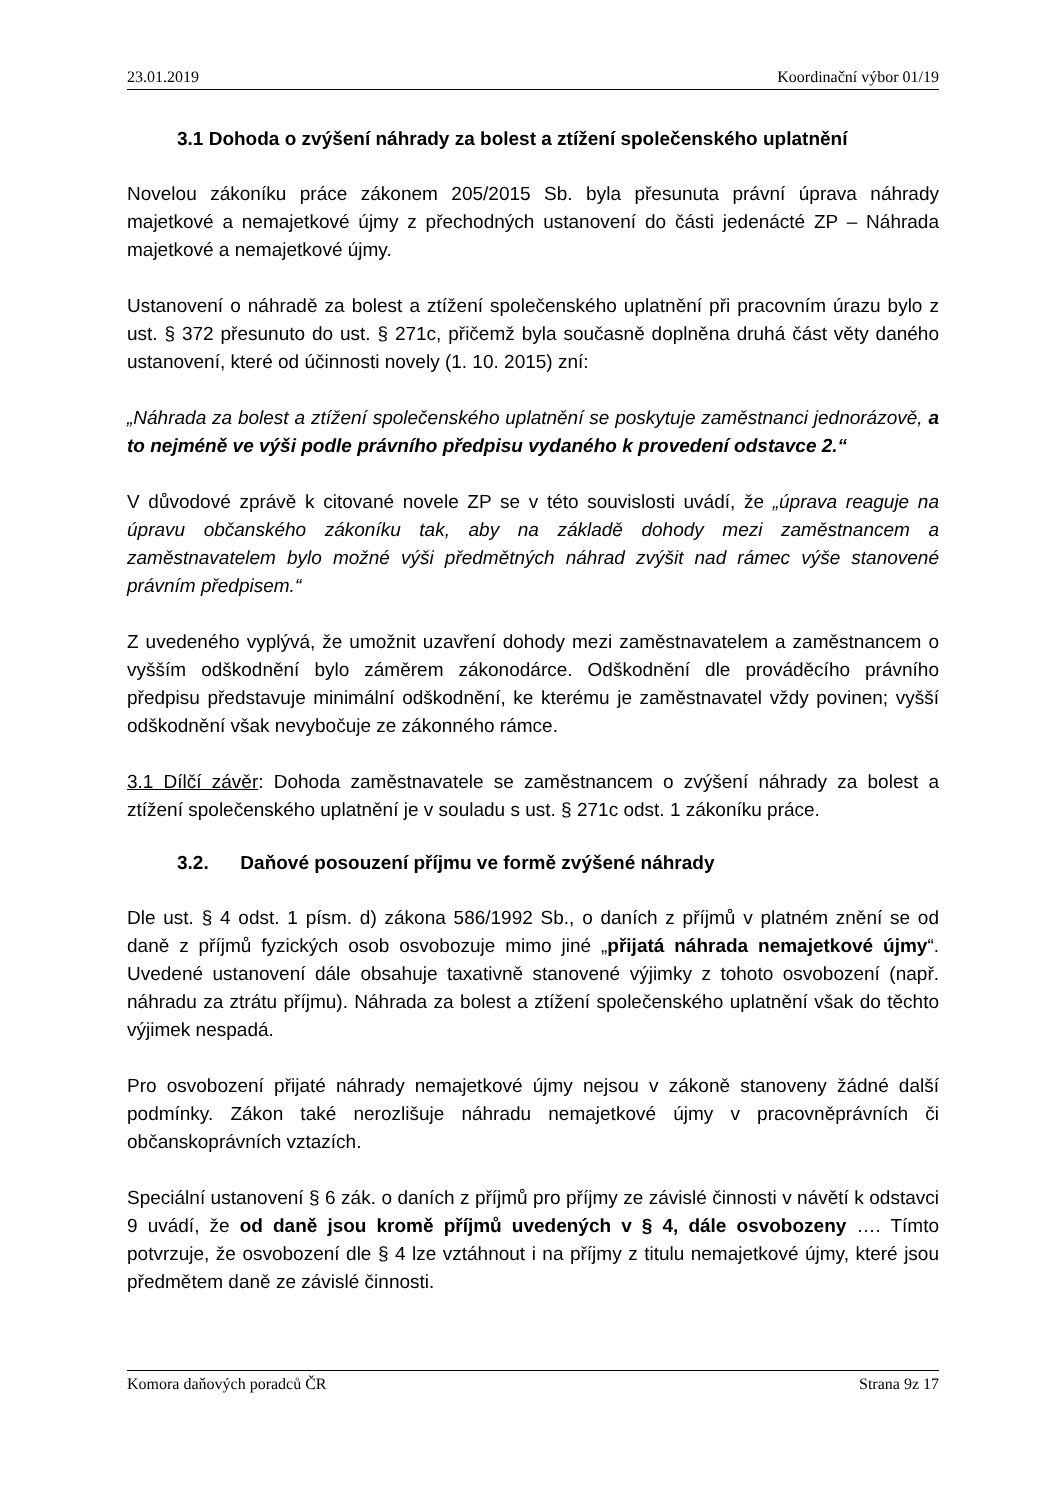23.01.2019 Koordinační výbor 01/19
3.1 Dohoda o zvýšení náhrady za bolest a ztížení společenského uplatnění
Novelou zákoníku práce zákonem 205/2015 Sb. byla přesunuta právní úprava náhrady majetkové a nemajetkové újmy z přechodných ustanovení do části jedenácté ZP – Náhrada majetkové a nemajetkové újmy.
Ustanovení o náhradě za bolest a ztížení společenského uplatnění při pracovním úrazu bylo z ust. § 372 přesunuto do ust. § 271c, přičemž byla současně doplněna druhá část věty daného ustanovení, které od účinnosti novely (1. 10. 2015) zní:
„Náhrada za bolest a ztížení společenského uplatnění se poskytuje zaměstnanci jednorázově, a to nejméně ve výši podle právního předpisu vydaného k provedení odstavce 2.“
V důvodové zprávě k citované novele ZP se v této souvislosti uvádí, že „úprava reaguje na úpravu občanského zákoníku tak, aby na základě dohody mezi zaměstnancem a zaměstnavatelem bylo možné výši předmětných náhrad zvýšit nad rámec výše stanovené právním předpisem.“
Z uvedeného vyplývá, že umožnit uzavření dohody mezi zaměstnavatelem a zaměstnancem o vyšším odškodnění bylo záměrem zákonodárce. Odškodnění dle prováděcího právního předpisu představuje minimální odškodnění, ke kterému je zaměstnavatel vždy povinen; vyšší odškodnění však nevybočuje ze zákonného rámce.
3.1 Dílčí závěr: Dohoda zaměstnavatele se zaměstnancem o zvýšení náhrady za bolest a ztížení společenského uplatnění je v souladu s ust. § 271c odst. 1 zákoníku práce.
3.2. Daňové posouzení příjmu ve formě zvýšené náhrady
Dle ust. § 4 odst. 1 písm. d) zákona 586/1992 Sb., o daních z příjmů v platném znění se od daně z příjmů fyzických osob osvobozuje mimo jiné „přijatá náhrada nemajetkové újmy“. Uvedené ustanovení dále obsahuje taxativně stanovené výjimky z tohoto osvobození (např. náhradu za ztrátu příjmu). Náhrada za bolest a ztížení společenského uplatnění však do těchto výjimek nespadá.
Pro osvobození přijaté náhrady nemajetkové újmy nejsou v zákoně stanoveny žádné další podmínky. Zákon také nerozlišuje náhradu nemajetkové újmy v pracovněprávních či občanskoprávních vztazích.
Speciální ustanovení § 6 zák. o daních z příjmů pro příjmy ze závislé činnosti v návětí k odstavci 9 uvádí, že od daně jsou kromě příjmů uvedených v § 4, dále osvobozeny …. Tímto potvrzuje, že osvobození dle § 4 lze vztáhnout i na příjmy z titulu nemajetkové újmy, které jsou předmětem daně ze závislé činnosti.
Komora daňových poradců ČR Strana 9z 17